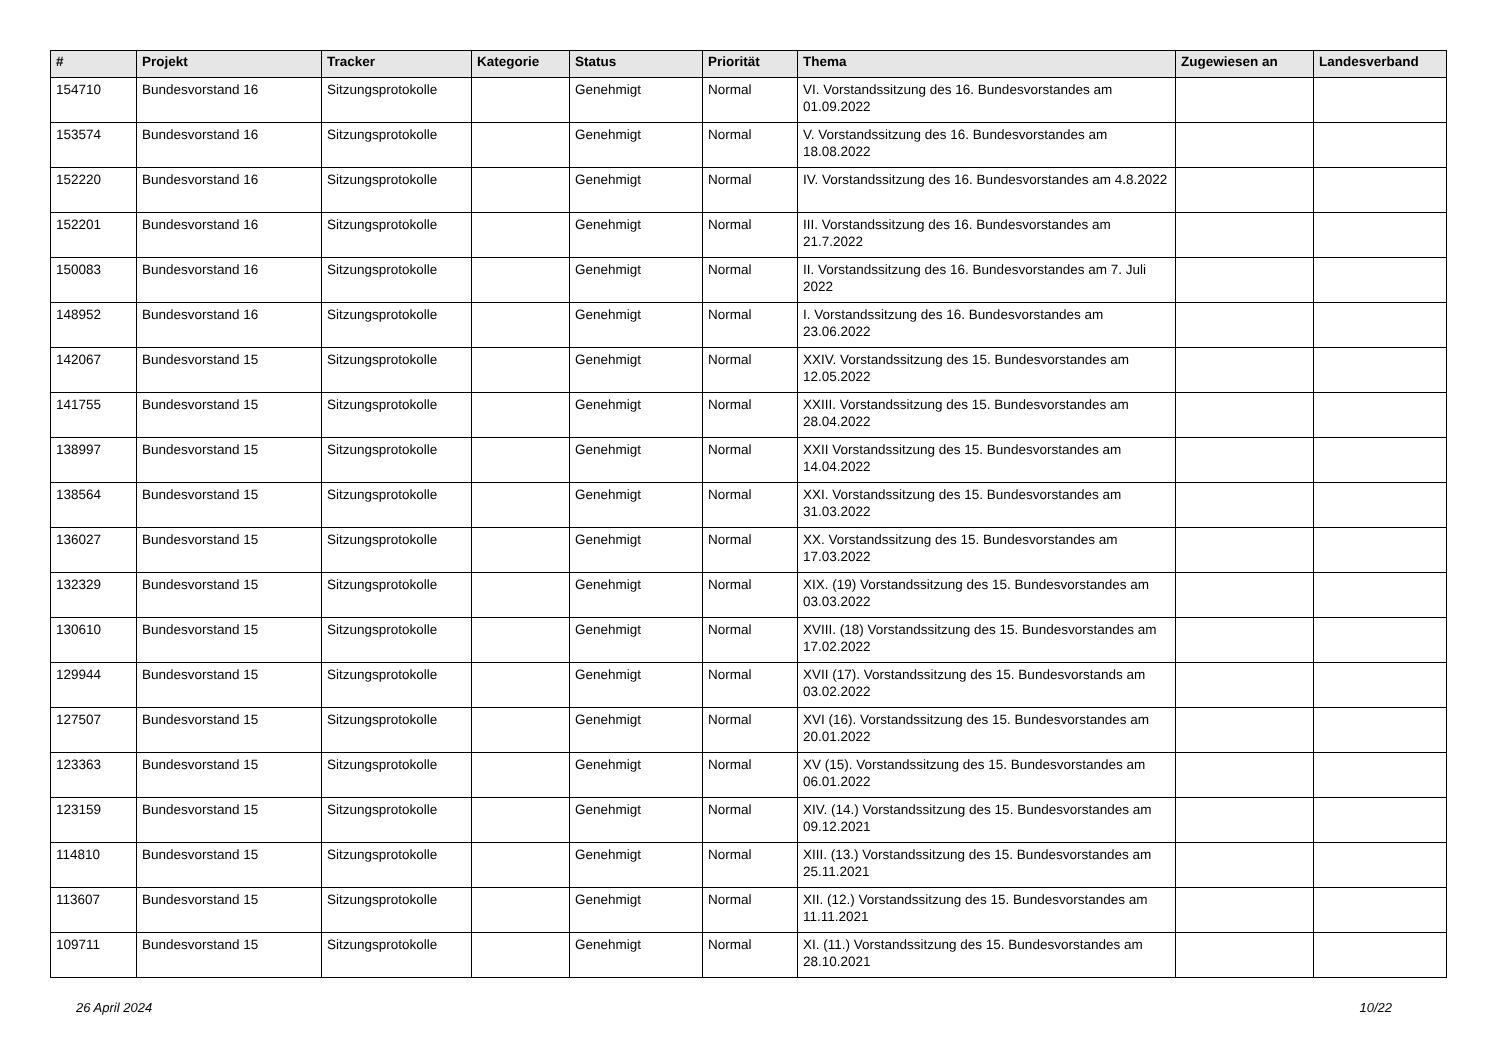| # | Projekt | Tracker | Kategorie | Status | Priorität | Thema | Zugewiesen an | Landesverband |
| --- | --- | --- | --- | --- | --- | --- | --- | --- |
| 154710 | Bundesvorstand 16 | Sitzungsprotokolle | | Genehmigt | Normal | VI. Vorstandssitzung des 16. Bundesvorstandes am 01.09.2022 | | |
| 153574 | Bundesvorstand 16 | Sitzungsprotokolle | | Genehmigt | Normal | V. Vorstandssitzung des 16. Bundesvorstandes am 18.08.2022 | | |
| 152220 | Bundesvorstand 16 | Sitzungsprotokolle | | Genehmigt | Normal | IV. Vorstandssitzung des 16. Bundesvorstandes am 4.8.2022 | | |
| 152201 | Bundesvorstand 16 | Sitzungsprotokolle | | Genehmigt | Normal | III. Vorstandssitzung des 16. Bundesvorstandes am 21.7.2022 | | |
| 150083 | Bundesvorstand 16 | Sitzungsprotokolle | | Genehmigt | Normal | II. Vorstandssitzung des 16. Bundesvorstandes am 7. Juli 2022 | | |
| 148952 | Bundesvorstand 16 | Sitzungsprotokolle | | Genehmigt | Normal | I. Vorstandssitzung des 16. Bundesvorstandes am 23.06.2022 | | |
| 142067 | Bundesvorstand 15 | Sitzungsprotokolle | | Genehmigt | Normal | XXIV. Vorstandssitzung des 15. Bundesvorstandes am 12.05.2022 | | |
| 141755 | Bundesvorstand 15 | Sitzungsprotokolle | | Genehmigt | Normal | XXIII. Vorstandssitzung des 15. Bundesvorstandes am 28.04.2022 | | |
| 138997 | Bundesvorstand 15 | Sitzungsprotokolle | | Genehmigt | Normal | XXII Vorstandssitzung des 15. Bundesvorstandes am 14.04.2022 | | |
| 138564 | Bundesvorstand 15 | Sitzungsprotokolle | | Genehmigt | Normal | XXI. Vorstandssitzung des 15. Bundesvorstandes am 31.03.2022 | | |
| 136027 | Bundesvorstand 15 | Sitzungsprotokolle | | Genehmigt | Normal | XX. Vorstandssitzung des 15. Bundesvorstandes am 17.03.2022 | | |
| 132329 | Bundesvorstand 15 | Sitzungsprotokolle | | Genehmigt | Normal | XIX. (19) Vorstandssitzung des 15. Bundesvorstandes am 03.03.2022 | | |
| 130610 | Bundesvorstand 15 | Sitzungsprotokolle | | Genehmigt | Normal | XVIII. (18) Vorstandssitzung des 15. Bundesvorstandes am 17.02.2022 | | |
| 129944 | Bundesvorstand 15 | Sitzungsprotokolle | | Genehmigt | Normal | XVII (17). Vorstandssitzung des 15. Bundesvorstands am 03.02.2022 | | |
| 127507 | Bundesvorstand 15 | Sitzungsprotokolle | | Genehmigt | Normal | XVI (16). Vorstandssitzung des 15. Bundesvorstandes am 20.01.2022 | | |
| 123363 | Bundesvorstand 15 | Sitzungsprotokolle | | Genehmigt | Normal | XV (15). Vorstandssitzung des 15. Bundesvorstandes am 06.01.2022 | | |
| 123159 | Bundesvorstand 15 | Sitzungsprotokolle | | Genehmigt | Normal | XIV. (14.) Vorstandssitzung des 15. Bundesvorstandes am 09.12.2021 | | |
| 114810 | Bundesvorstand 15 | Sitzungsprotokolle | | Genehmigt | Normal | XIII. (13.) Vorstandssitzung des 15. Bundesvorstandes am 25.11.2021 | | |
| 113607 | Bundesvorstand 15 | Sitzungsprotokolle | | Genehmigt | Normal | XII. (12.) Vorstandssitzung des 15. Bundesvorstandes am 11.11.2021 | | |
| 109711 | Bundesvorstand 15 | Sitzungsprotokolle | | Genehmigt | Normal | XI. (11.) Vorstandssitzung des 15. Bundesvorstandes am 28.10.2021 | | |
26 April 2024 10/22